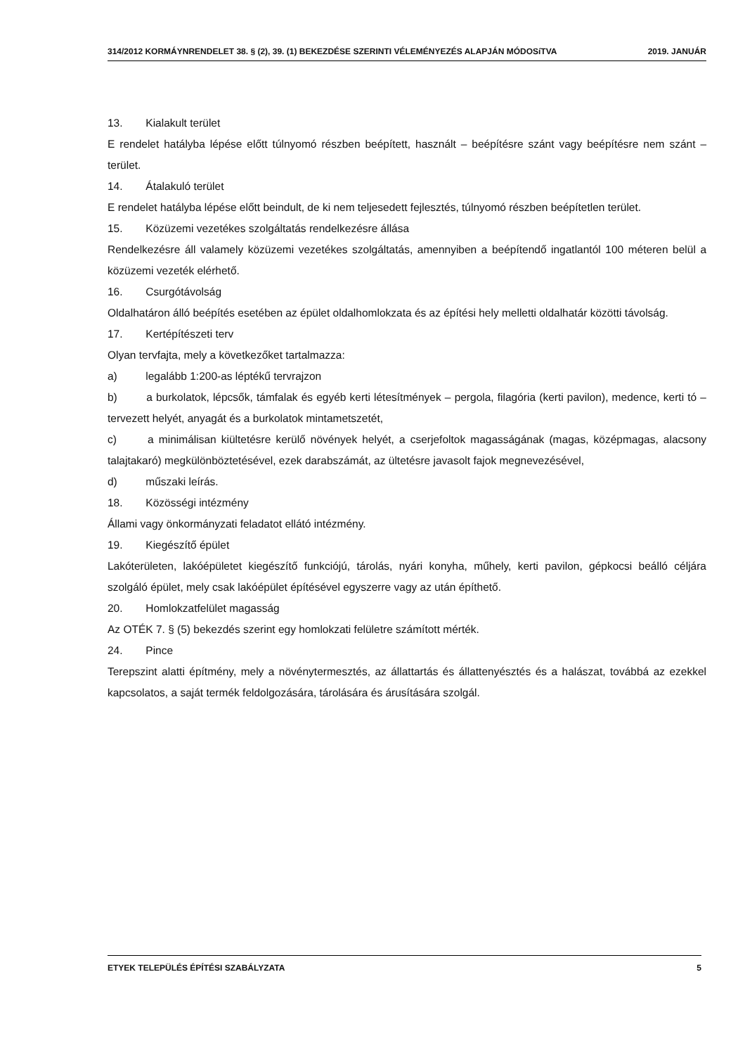314/2012 KORMÁYNRENDELET 38. § (2), 39. (1) BEKEZDÉSE SZERINTI VÉLEMÉNYEZÉS ALAPJÁN MÓDOSíTVA 2019. JANUÁR
13. Kialakult terület
E rendelet hatályba lépése előtt túlnyomó részben beépített, használt – beépítésre szánt vagy beépítésre nem szánt – terület.
14. Átalakuló terület
E rendelet hatályba lépése előtt beindult, de ki nem teljesedett fejlesztés, túlnyomó részben beépítetlen terü­let.
15. Közüzemi vezetékes szolgáltatás rendelkezésre állása
Rendelkezésre áll valamely közüzemi vezetékes szolgáltatás, amennyiben a beépítendő ingatlantól 100 mé­teren belül a közüzemi vezeték elérhető.
16. Csurgótávolság
Oldalhatáron álló beépítés esetében az épület oldalhomlokzata és az építési hely melletti oldalhatár közötti távolság.
17. Kertépítészeti terv
Olyan tervfajta, mely a következőket tartalmazza:
a) legalább 1:200-as léptékű tervrajzon
b) a burkolatok, lépcsők, támfalak és egyéb kerti létesítmények – pergola, filagória (kerti pavilon), me­dence, kerti tó – tervezett helyét, anyagát és a burkolatok mintametszetét,
c) a minimálisan kiültetésre kerülő növények helyét, a cserjefoltok magasságának (magas, középmagas, alacsony talajtakaró) megkülönböztetésével, ezek darabszámát, az ültetésre javasolt fajok megnevezésével,
d) műszaki leírás.
18. Közösségi intézmény
Állami vagy önkormányzati feladatot ellátó intézmény.
19. Kiegészítő épület
Lakóterületen, lakóépületet kiegészítő funkciójú, tárolás, nyári konyha, műhely, kerti pavilon, gépkocsi beálló céljára szolgáló épület, mely csak lakóépület építésével egyszerre vagy az után építhető.
20. Homlokzatfelület magasság
Az OTÉK 7. § (5) bekezdés szerint egy homlokzati felületre számított mérték.
24. Pince
Terepszint alatti építmény, mely a növénytermesztés, az állattartás és állattenyésztés és a halászat, továbbá az ezekkel kapcsolatos, a saját termék feldolgozására, tárolására és árusítására szolgál.
ETYEK TELEPÜLÉS ÉPÍTÉSI SZABÁLYZATA 5